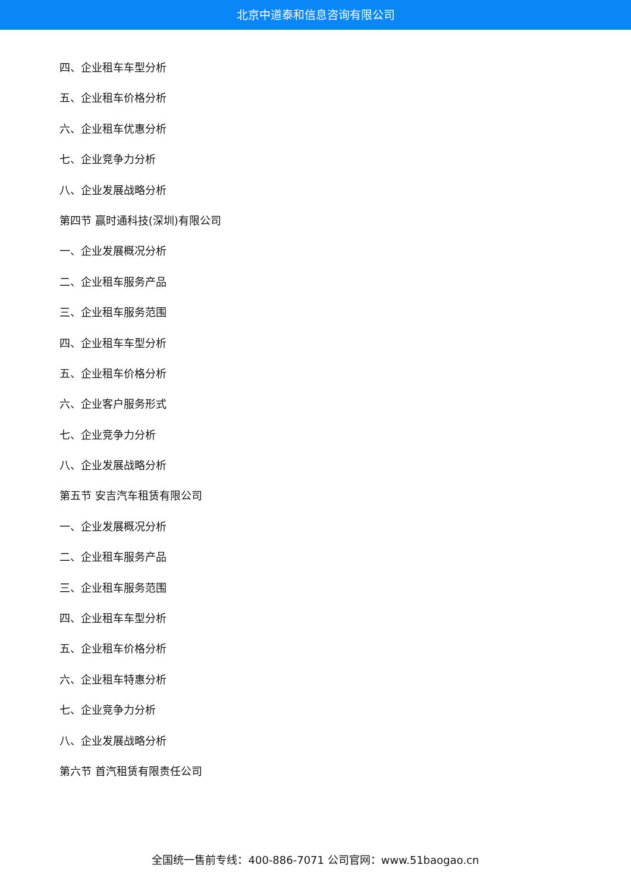北京中道泰和信息咨询有限公司
四、企业租车车型分析
五、企业租车价格分析
六、企业租车优惠分析
七、企业竞争力分析
八、企业发展战略分析
第四节 赢时通科技(深圳)有限公司
一、企业发展概况分析
二、企业租车服务产品
三、企业租车服务范围
四、企业租车车型分析
五、企业租车价格分析
六、企业客户服务形式
七、企业竞争力分析
八、企业发展战略分析
第五节 安吉汽车租赁有限公司
一、企业发展概况分析
二、企业租车服务产品
三、企业租车服务范围
四、企业租车车型分析
五、企业租车价格分析
六、企业租车特惠分析
七、企业竞争力分析
八、企业发展战略分析
第六节 首汽租赁有限责任公司
全国统一售前专线：400-886-7071 公司官网：www.51baogao.cn